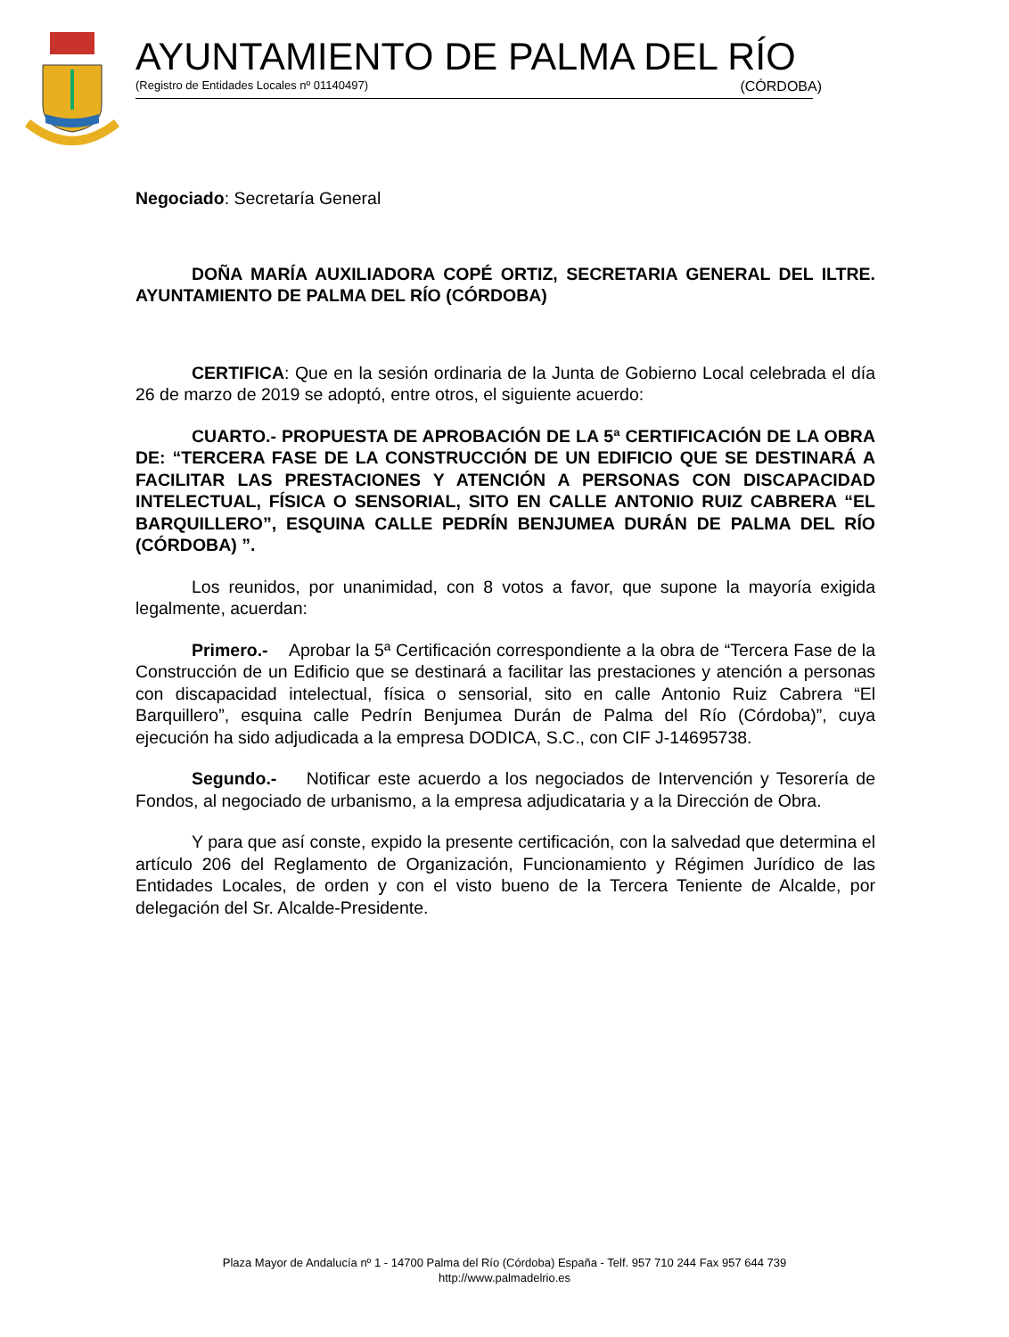AYUNTAMIENTO DE PALMA DEL RÍO
(Registro de Entidades Locales nº 01140497) (CÓRDOBA)
Negociado: Secretaría General
DOÑA MARÍA AUXILIADORA COPÉ ORTIZ, SECRETARIA GENERAL DEL ILTRE. AYUNTAMIENTO DE PALMA DEL RÍO (CÓRDOBA)
CERTIFICA: Que en la sesión ordinaria de la Junta de Gobierno Local celebrada el día 26 de marzo de 2019 se adoptó, entre otros, el siguiente acuerdo:
CUARTO.- PROPUESTA DE APROBACIÓN DE LA 5ª CERTIFICACIÓN DE LA OBRA DE: “TERCERA FASE DE LA CONSTRUCCIÓN DE UN EDIFICIO QUE SE DESTINARÁ A FACILITAR LAS PRESTACIONES Y ATENCIÓN A PERSONAS CON DISCAPACIDAD INTELECTUAL, FÍSICA O SENSORIAL, SITO EN CALLE ANTONIO RUIZ CABRERA “EL BARQUILLERO”, ESQUINA CALLE PEDRÍN BENJUMEA DURÁN DE PALMA DEL RÍO (CÓRDOBA) ”.
Los reunidos, por unanimidad, con 8 votos a favor, que supone la mayoría exigida legalmente, acuerdan:
Primero.- Aprobar la 5ª Certificación correspondiente a la obra de “Tercera Fase de la Construcción de un Edificio que se destinará a facilitar las prestaciones y atención a personas con discapacidad intelectual, física o sensorial, sito en calle Antonio Ruiz Cabrera “El Barquillero”, esquina calle Pedrín Benjumea Durán de Palma del Río (Córdoba)”, cuya ejecución ha sido adjudicada a la empresa DODICA, S.C., con CIF J-14695738.
Segundo.- Notificar este acuerdo a los negociados de Intervención y Tesorería de Fondos, al negociado de urbanismo, a la empresa adjudicataria y a la Dirección de Obra.
Y para que así conste, expido la presente certificación, con la salvedad que determina el artículo 206 del Reglamento de Organización, Funcionamiento y Régimen Jurídico de las Entidades Locales, de orden y con el visto bueno de la Tercera Teniente de Alcalde, por delegación del Sr. Alcalde-Presidente.
Plaza Mayor de Andalucía nº 1 - 14700 Palma del Río (Córdoba) España - Telf. 957 710 244 Fax 957 644 739
http://www.palmadelrio.es